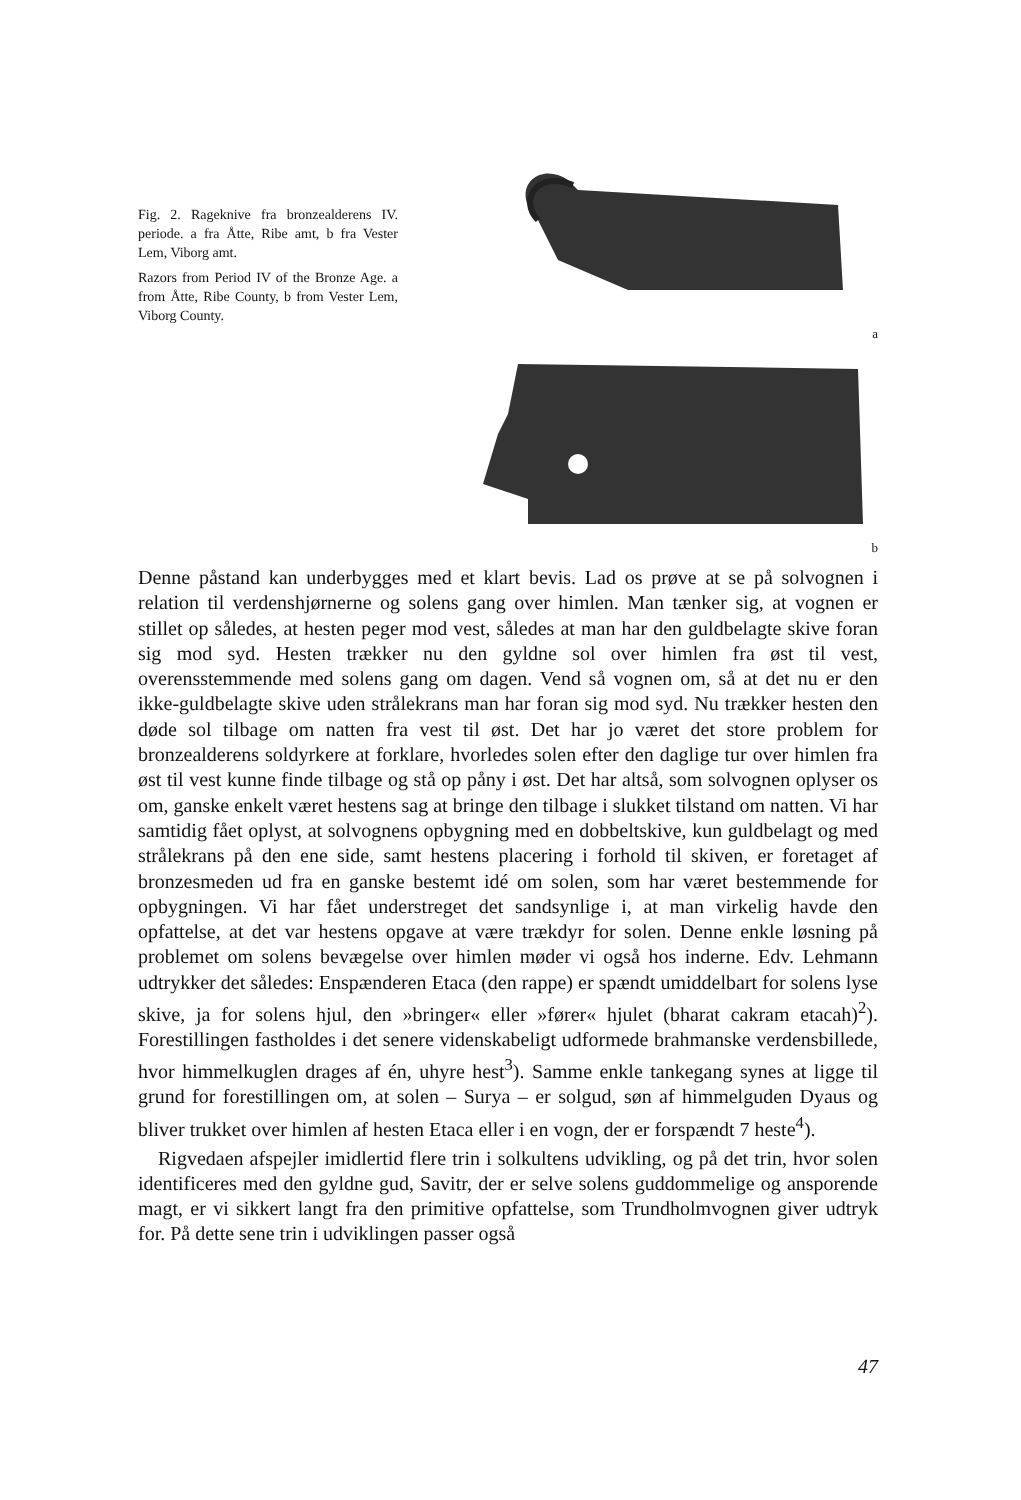Fig. 2. Rageknive fra bronzealderens IV. periode. a fra Åtte, Ribe amt, b fra Vester Lem, Viborg amt.
Razors from Period IV of the Bronze Age. a from Åtte, Ribe County, b from Vester Lem, Viborg County.
a
b
Denne påstand kan underbygges med et klart bevis. Lad os prøve at se på solvognen i relation til verdenshjørnerne og solens gang over himlen. Man tænker sig, at vognen er stillet op således, at hesten peger mod vest, således at man har den guldbelagte skive foran sig mod syd. Hesten trækker nu den gyldne sol over himlen fra øst til vest, overensstemmende med solens gang om dagen. Vend så vognen om, så at det nu er den ikke-guldbelagte skive uden strålekrans man har foran sig mod syd. Nu trækker hesten den døde sol tilbage om natten fra vest til øst. Det har jo været det store problem for bronzealderens soldyrkere at forklare, hvorledes solen efter den daglige tur over himlen fra øst til vest kunne finde tilbage og stå op pånу i øst. Det har altså, som solvognen oplyser os om, ganske enkelt været hestens sag at bringe den tilbage i slukket tilstand om natten. Vi har samtidig fået oplyst, at solvognens opbygning med en dobbeltskive, kun guldbelagt og med strålekrans på den ene side, samt hestens placering i forhold til skiven, er foretaget af bronzesmeden ud fra en ganske bestemt idé om solen, som har været bestemmende for opbygningen. Vi har fået understreget det sandsynlige i, at man virkelig havde den opfattelse, at det var hestens opgave at være trækdyr for solen. Denne enkle løsning på problemet om solens bevægelse over himlen møder vi også hos inderne. Edv. Lehmann udtrykker det således: Enspænderen Etaca (den rappe) er spændt umiddelbart for solens lyse skive, ja for solens hjul, den »bringer« eller »fører« hjulet (bharat cakram etacah)<sup>2</sup>). Forestillingen fastholdes i det senere videnskabeligt udformede brahmanske verdensbillede, hvor himmelkuglen drages af én, uhyre hest<sup>3</sup>). Samme enkle tankegang synes at ligge til grund for forestillingen om, at solen – Surya – er solgud, søn af himmelguden Dyaus og bliver trukket over himlen af hesten Etaca eller i en vogn, der er forspændt 7 heste<sup>4</sup>).
Rigvedaen afspejler imidlertid flere trin i solkultens udvikling, og på det trin, hvor solen identificeres med den gyldne gud, Savitr, der er selve solens guddommelige og ansporende magt, er vi sikkert langt fra den primitive opfattelse, som Trundholmvognen giver udtryk for. På dette sene trin i udviklingen passer også
47